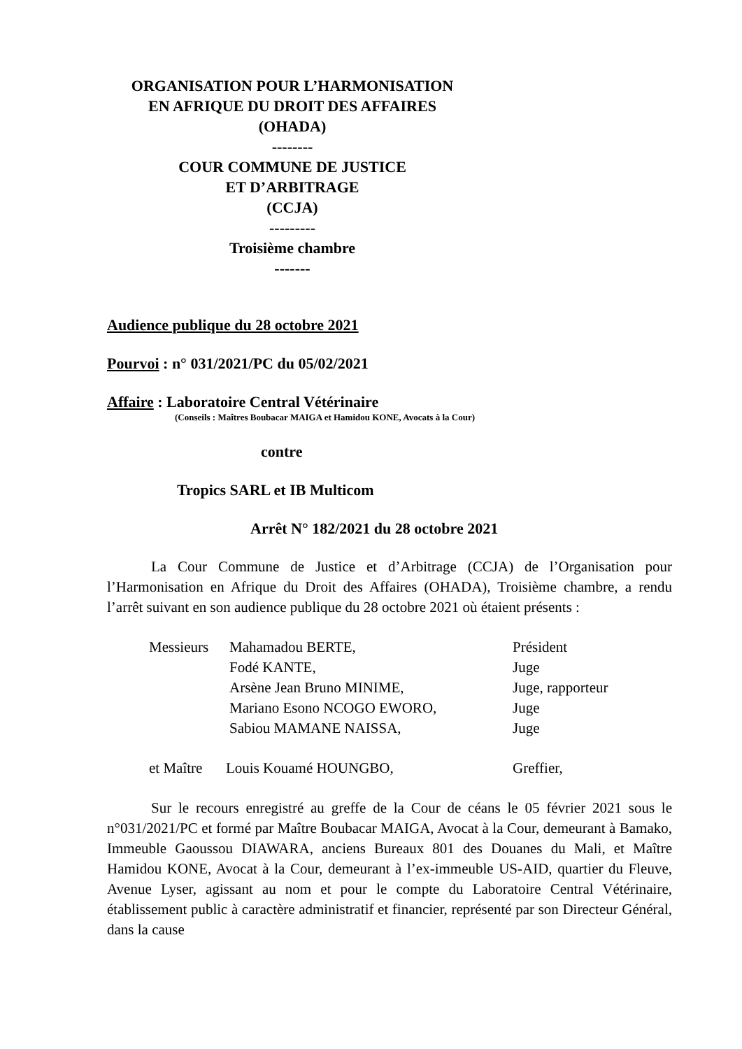ORGANISATION POUR L’HARMONISATION
EN AFRIQUE DU DROIT DES AFFAIRES
(OHADA)
--------
COUR COMMUNE DE JUSTICE
ET D’ARBITRAGE
(CCJA)
---------
Troisième chambre
-------
Audience publique du 28 octobre 2021
Pourvoi : n° 031/2021/PC du 05/02/2021
Affaire : Laboratoire Central Vétérinaire
(Conseils : Maîtres Boubacar MAIGA et Hamidou KONE, Avocats à la Cour)
contre
Tropics SARL et IB Multicom
Arrêt N° 182/2021 du 28 octobre 2021
La Cour Commune de Justice et d’Arbitrage (CCJA) de l’Organisation pour l’Harmonisation en Afrique du Droit des Affaires (OHADA), Troisième chambre, a rendu l’arrêt suivant en son audience publique du 28 octobre 2021 où étaient présents :
| Messieurs | Mahamadou BERTE, | Président |
| | Fodé KANTE, | Juge |
| | Arsène Jean Bruno MINIME, | Juge, rapporteur |
| | Mariano Esono NCOGO EWORO, | Juge |
| | Sabiou MAMANE NAISSA, | Juge |
| et Maître | Louis Kouamé HOUNGBO, | Greffier, |
Sur le recours enregistré au greffe de la Cour de céans le 05 février 2021 sous le n°031/2021/PC et formé par Maître Boubacar MAIGA, Avocat à la Cour, demeurant à Bamako, Immeuble Gaoussou DIAWARA, anciens Bureaux 801 des Douanes du Mali, et Maître Hamidou KONE, Avocat à la Cour, demeurant à l’ex-immeuble US-AID, quartier du Fleuve, Avenue Lyser, agissant au nom et pour le compte du Laboratoire Central Vétérinaire, établissement public à caractère administratif et financier, représenté par son Directeur Général, dans la cause